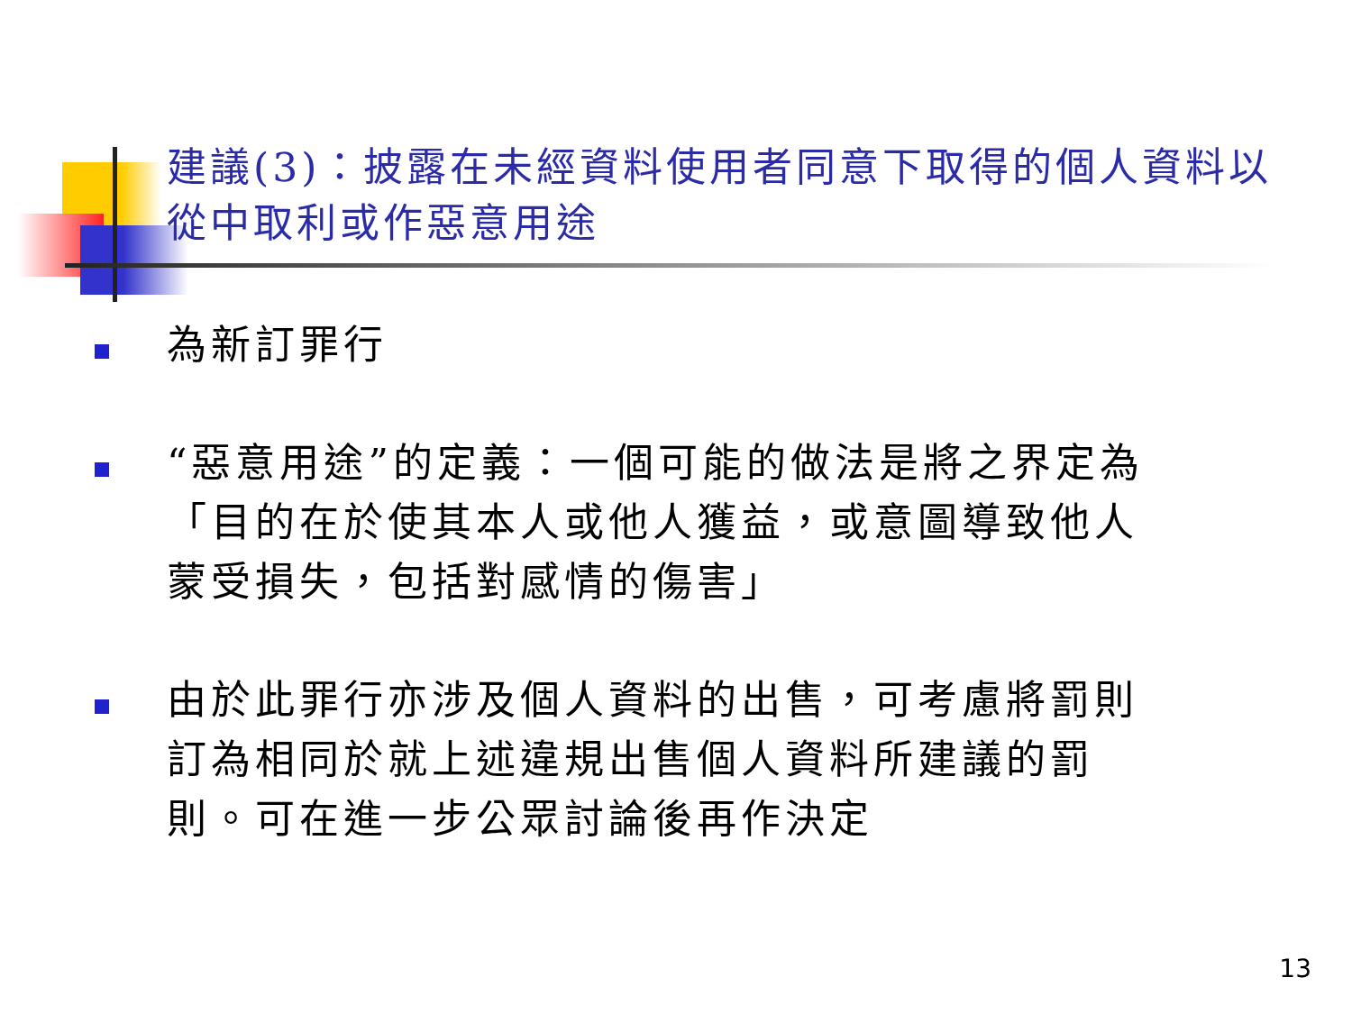建議(3)：披露在未經資料使用者同意下取得的個人資料以從中取利或作惡意用途
為新訂罪行
“惡意用途”的定義：一個可能的做法是將之界定為「目的在於使其本人或他人獲益，或意圖導致他人蒙受損失，包括對感情的傷害」
由於此罪行亦涉及個人資料的出售，可考慮將罰則訂為相同於就上述違規出售個人資料所建議的罰則。可在進一步公眾討論後再作決定
13